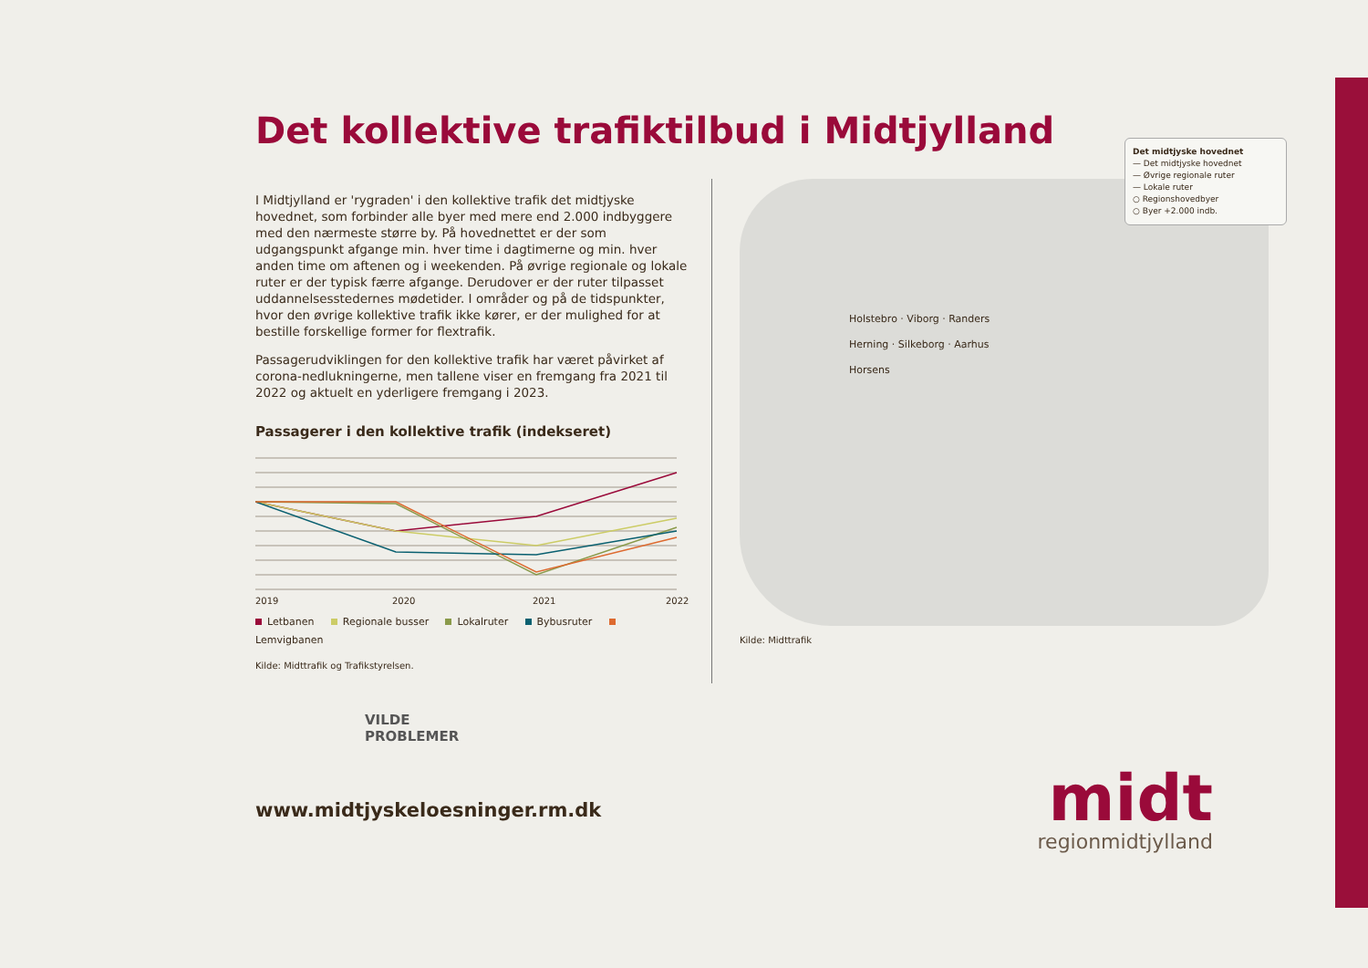Det kollektive trafiktilbud i Midtjylland
I Midtjylland er 'rygraden' i den kollektive trafik det midtjyske hovednet, som forbinder alle byer med mere end 2.000 indbyggere med den nærmeste større by. På hovednettet er der som udgangspunkt afgange min. hver time i dagtimerne og min. hver anden time om aftenen og i weekenden. På øvrige regionale og lokale ruter er der typisk færre afgange. Derudover er der ruter tilpasset uddannelsesstedernes mødetider. I områder og på de tidspunkter, hvor den øvrige kollektive trafik ikke kører, er der mulighed for at bestille forskellige former for flextrafik.
Passagerudviklingen for den kollektive trafik har været påvirket af corona-nedlukningerne, men tallene viser en fremgang fra 2021 til 2022 og aktuelt en yderligere fremgang i 2023.
Passagerer i den kollektive trafik (indekseret)
2019
2020
2021
2022
Letbanen Regionale busser Lokalruter Bybusruter Lemvigbanen
Kilde: Midttrafik og Trafikstyrelsen.
Det midtjyske hovednet
— Det midtjyske hovednet
— Øvrige regionale ruter
— Lokale ruter
○ Regionshovedbyer
○ Byer +2.000 indb.
Holstebro · Viborg · Randers
Herning · Silkeborg · Aarhus
Horsens
Kilde: Midttrafik
VILDE
PROBLEMER
www.midtjyskeloesninger.rm.dk
midt
regionmidtjylland